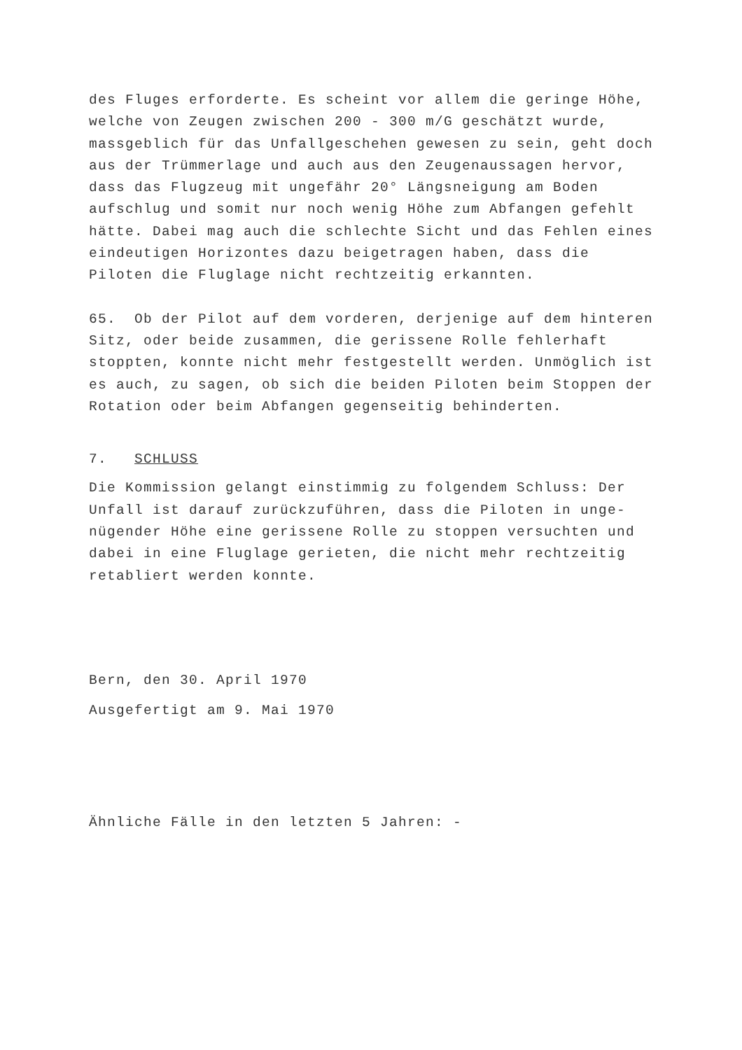des Fluges erforderte. Es scheint vor allem die geringe Höhe, welche von Zeugen zwischen 200 - 300 m/G geschätzt wurde, massgeblich für das Unfallgeschehen gewesen zu sein, geht doch aus der Trümmerlage und auch aus den Zeugenaussagen hervor, dass das Flugzeug mit ungefähr 20° Längsneigung am Boden aufschlug und somit nur noch wenig Höhe zum Abfangen gefehlt hätte. Dabei mag auch die schlechte Sicht und das Fehlen eines eindeutigen Horizontes dazu beigetragen haben, dass die Piloten die Fluglage nicht rechtzeitig erkannten.
65. Ob der Pilot auf dem vorderen, derjenige auf dem hinteren Sitz, oder beide zusammen, die gerissene Rolle fehlerhaft stoppten, konnte nicht mehr festgestellt werden. Unmöglich ist es auch, zu sagen, ob sich die beiden Piloten beim Stoppen der Rotation oder beim Abfangen gegenseitig behinderten.
7. SCHLUSS
Die Kommission gelangt einstimmig zu folgendem Schluss: Der Unfall ist darauf zurückzuführen, dass die Piloten in unge- nügender Höhe eine gerissene Rolle zu stoppen versuchten und dabei in eine Fluglage gerieten, die nicht mehr rechtzeitig retabliert werden konnte.
Bern, den 30. April 1970
Ausgefertigt am 9. Mai 1970
Ähnliche Fälle in den letzten 5 Jahren: -